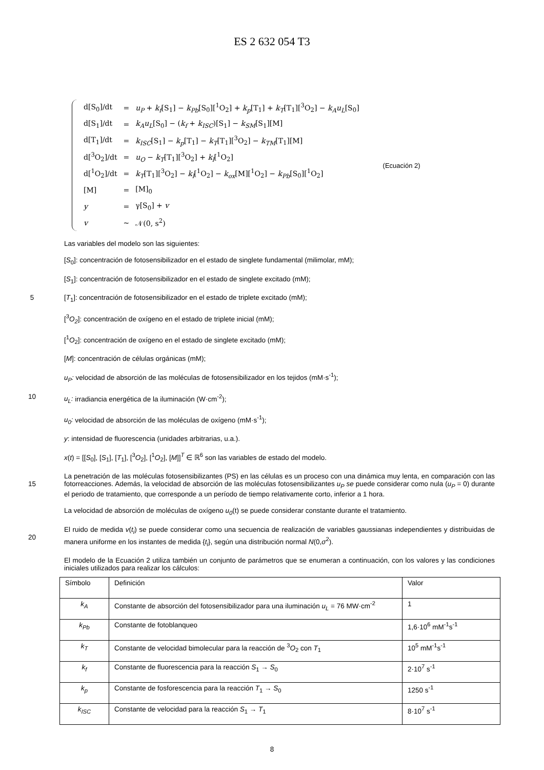ES 2 632 054 T3
| d[S<sub>0</sub>]/dt | = | u<sub>P</sub> + k<sub>f</sub> [S<sub>1</sub>] − k<sub>Pb</sub> [S<sub>0</sub>][<sup>1</sup>O<sub>2</sub>] + k<sub>p</sub> [T<sub>1</sub>] + k<sub>T</sub> [T<sub>1</sub>][<sup>3</sup>O<sub>2</sub>] − k<sub>A</sub>u<sub>L</sub> [S<sub>0</sub>] |
| d[S<sub>1</sub>]/dt | = | k<sub>A</sub>u<sub>L</sub> [S<sub>0</sub>] − ( k<sub>f</sub> + k<sub>ISC</sub> )[S<sub>1</sub>] − k<sub>SM</sub> [S<sub>1</sub>][M] |
| d[T<sub>1</sub>]/dt | = | k<sub>ISC</sub> [S<sub>1</sub>] − k<sub>p</sub> [T<sub>1</sub>] − k<sub>T</sub> [T<sub>1</sub>][<sup>3</sup>O<sub>2</sub>] − k<sub>TM</sub> [T<sub>1</sub>][M] |
| d[<sup>3</sup>O<sub>2</sub>]/dt | = | u<sub>O</sub> − k<sub>T</sub> [T<sub>1</sub>][<sup>3</sup>O<sub>2</sub>] + k<sub>l</sub> [<sup>1</sup>O<sub>2</sub>] |
| d[<sup>1</sup>O<sub>2</sub>]/dt | = | k<sub>T</sub> [T<sub>1</sub>][<sup>3</sup>O<sub>2</sub>] − k<sub>l</sub> [<sup>1</sup>O<sub>2</sub>] − k<sub>ox</sub> [M][<sup>1</sup>O<sub>2</sub>] − k<sub>Pb</sub> [S<sub>0</sub>][<sup>1</sup>O<sub>2</sub>] |
| [M] | = | [M]<sub>0</sub> |
| y | = | γ[S<sub>0</sub>] + v |
| v | ~ | 𝒩(0, s<sup>2</sup>) |
(Ecuación 2)
Las variables del modelo son las siguientes:
[S<sub>0</sub>]: concentración de fotosensibilizador en el estado de singlete fundamental (milimolar, mM);
[S<sub>1</sub>]: concentración de fotosensibilizador en el estado de singlete excitado (mM);
5
[T<sub>1</sub>]: concentración de fotosensibilizador en el estado de triplete excitado (mM);
[<sup>3</sup>O<sub>2</sub>]: concentración de oxígeno en el estado de triplete inicial (mM);
[<sup>1</sup>O<sub>2</sub>]: concentración de oxígeno en el estado de singlete excitado (mM);
[M]: concentración de células orgánicas (mM);
u<sub>P</sub>: velocidad de absorción de las moléculas de fotosensibilizador en los tejidos (mM·s<sup>-1</sup>);
10
u<sub>L</sub>: irradiancia energética de la iluminación (W·cm<sup>-2</sup>);
u<sub>0</sub>: velocidad de absorción de las moléculas de oxígeno (mM·s<sup>-1</sup>);
y: intensidad de fluorescencia (unidades arbitrarias, u.a.).
x(t) = [[S<sub>0</sub>], [S<sub>1</sub>], [T<sub>1</sub>], [<sup>3</sup>O<sub>2</sub>], [<sup>1</sup>O<sub>2</sub>], [M]]<sup>T</sup> ∈ ℝ<sup>6</sup> son las variables de estado del modelo.
15
La penetración de las moléculas fotosensibilizantes (PS) en las células es un proceso con una dinámica muy lenta, en comparación con las fotorreacciones. Además, la velocidad de absorción de las moléculas fotosensibilizantes u<sub>P</sub> se puede considerar como nula (u<sub>P</sub> = 0) durante el periodo de tratamiento, que corresponde a un período de tiempo relativamente corto, inferior a 1 hora.
La velocidad de absorción de moléculas de oxígeno u<sub>0</sub>(t) se puede considerar constante durante el tratamiento.
20
El ruido de medida v(t<sub>i</sub>) se puede considerar como una secuencia de realización de variables gaussianas independientes y distribuidas de manera uniforme en los instantes de medida {t<sub>i</sub>}, según una distribución normal N(0,σ<sup>2</sup>).
El modelo de la Ecuación 2 utiliza también un conjunto de parámetros que se enumeran a continuación, con los valores y las condiciones iniciales utilizados para realizar los cálculos:
| Símbolo | Definición | Valor |
| k<sub>A</sub> | Constante de absorción del fotosensibilizador para una iluminación u<sub>L</sub> = 76 MW·cm<sup>-2</sup> | 1 |
| k<sub>Pb</sub> | Constante de fotoblanqueo | 1,6·10<sup>6</sup> mM<sup>-1</sup>s<sup>-1</sup> |
| k<sub>T</sub> | Constante de velocidad bimolecular para la reacción de <sup>3</sup> O<sub>2</sub> con T<sub>1</sub> | 10<sup>5</sup> mM<sup>-1</sup>s<sup>-1</sup> |
| k<sub>f</sub> | Constante de fluorescencia para la reacción S<sub>1</sub> → S<sub>0</sub> | 2·10<sup>7</sup> s<sup>-1</sup> |
| k<sub>p</sub> | Constante de fosforescencia para la reacción T<sub>1</sub> → S<sub>0</sub> | 1250 s<sup>-1</sup> |
| k<sub>ISC</sub> | Constante de velocidad para la reacción S<sub>1</sub> → T<sub>1</sub> | 8·10<sup>7</sup> s<sup>-1</sup> |
8